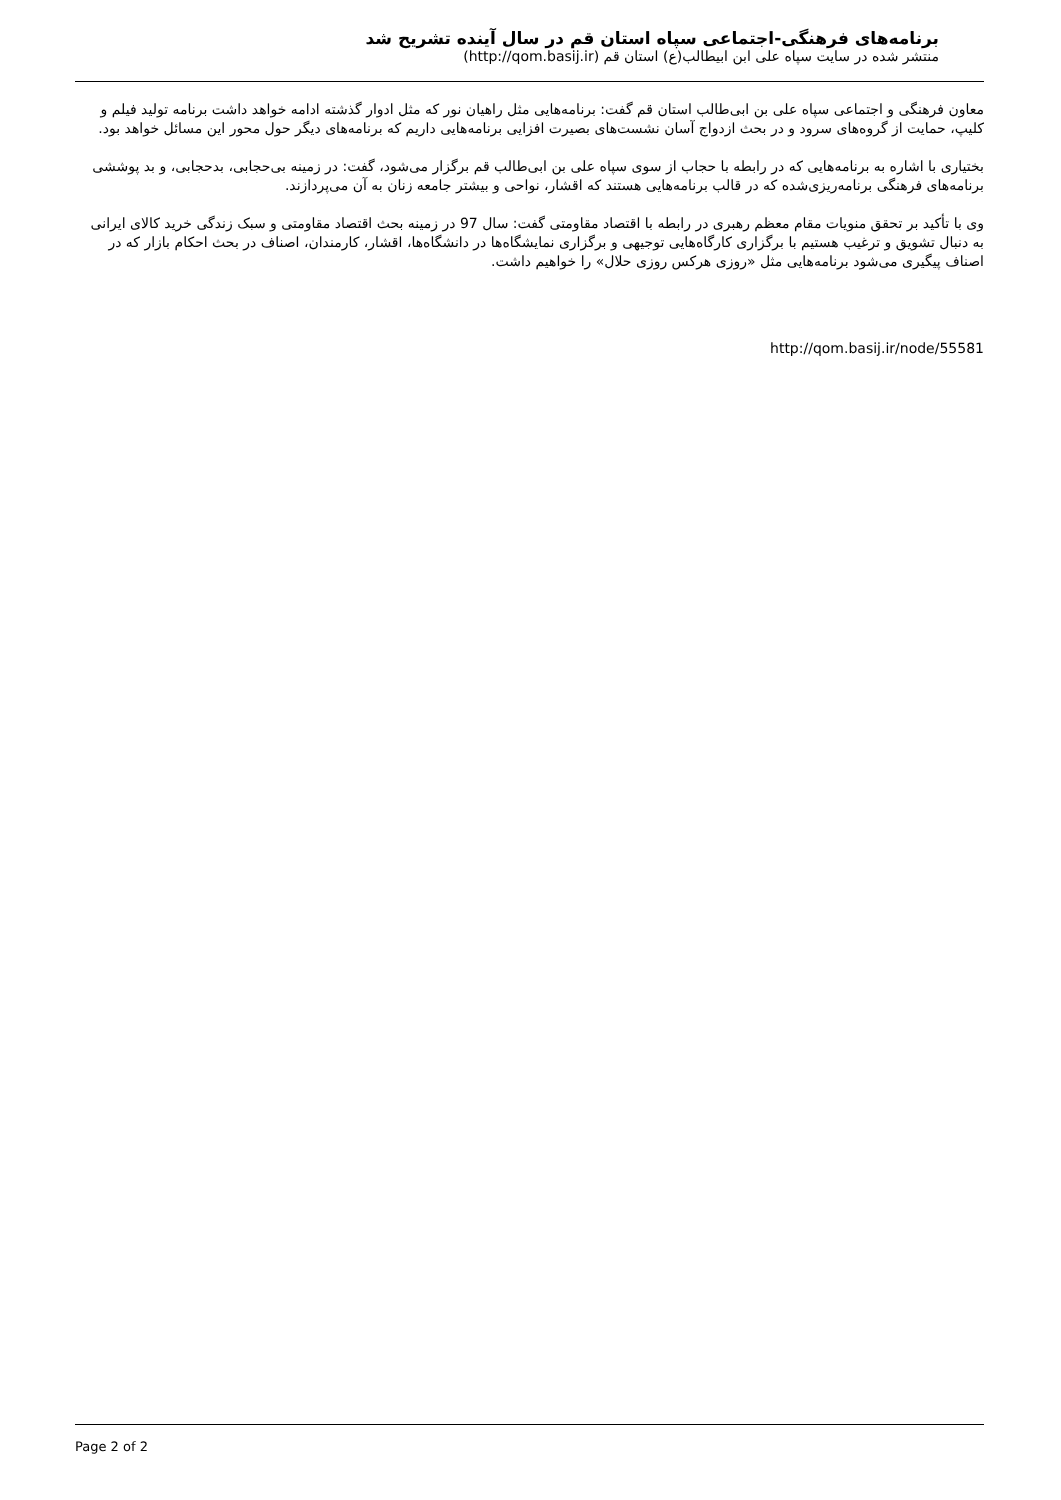برنامه‌های فرهنگی-اجتماعی سپاه استان قم در سال آینده تشریح شد
منتشر شده در سایت سپاه علی ابن ابیطالب(ع) استان قم (http://qom.basij.ir)
معاون فرهنگی و اجتماعی سپاه علی بن ابی‌طالب استان قم گفت: برنامه‌هایی مثل راهیان نور که مثل ادوار گذشته ادامه خواهد داشت برنامه تولید فیلم و کلیپ، حمایت از گروه‌های سرود و در بحث ازدواج آسان نشست‌های بصیرت افزایی برنامه‌هایی داریم که برنامه‌های دیگر حول محور این مسائل خواهد بود.
بختیاری با اشاره به برنامه‌هایی که در رابطه با حجاب از سوی سپاه علی بن ابی‌طالب قم برگزار می‌شود، گفت: در زمینه بی‌حجابی، بدحجابی، و بد پوششی برنامه‌های فرهنگی برنامه‌ریزی‌شده که در قالب برنامه‌هایی هستند که اقشار، نواحی و بیشتر جامعه زنان به آن می‌پردازند.
وی با تأکید بر تحقق منویات مقام معظم رهبری در رابطه با اقتصاد مقاومتی گفت: سال 97 در زمینه بحث اقتصاد مقاومتی و سبک زندگی خرید کالای ایرانی به دنبال تشویق و ترغیب هستیم با برگزاری کارگاه‌هایی توجیهی و برگزاری نمایشگاه‌ها در دانشگاه‌ها، اقشار، کارمندان، اصناف در بحث احکام بازار که در اصناف پیگیری می‌شود برنامه‌هایی مثل «روزی هرکس روزی حلال» را خواهیم داشت.
http://qom.basij.ir/node/55581
Page 2 of 2